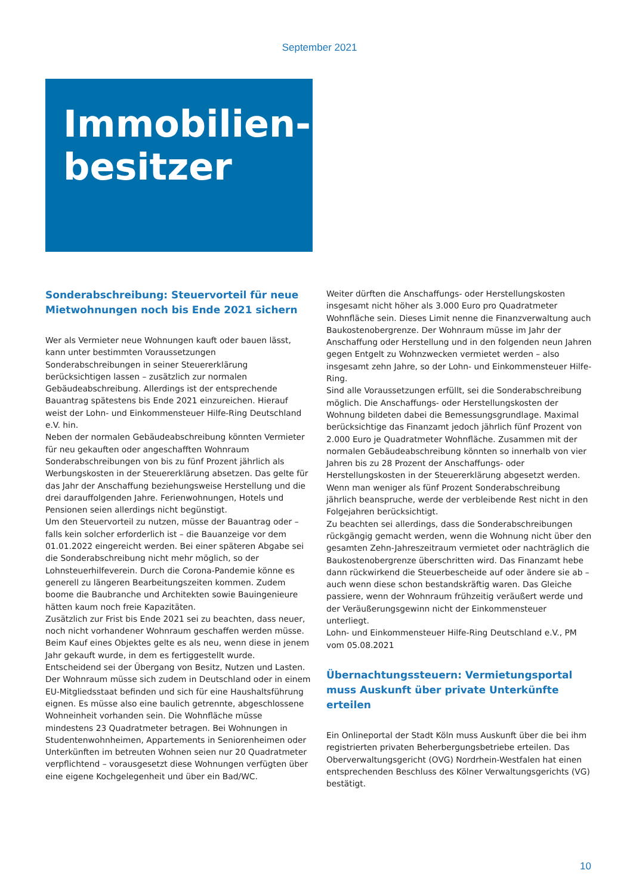September 2021
Immobilien-
besitzer
Sonderabschreibung: Steuervorteil für neue Mietwohnungen noch bis Ende 2021 sichern
Wer als Vermieter neue Wohnungen kauft oder bauen lässt, kann unter bestimmten Voraussetzungen Sonderabschreibungen in seiner Steuererklärung berücksichtigen lassen – zusätzlich zur normalen Gebäudeabschreibung. Allerdings ist der entsprechende Bauantrag spätestens bis Ende 2021 einzureichen. Hierauf weist der Lohn- und Einkommensteuer Hilfe-Ring Deutschland e.V. hin.
Neben der normalen Gebäudeabschreibung könnten Vermieter für neu gekauften oder angeschafften Wohnraum Sonderabschreibungen von bis zu fünf Prozent jährlich als Werbungskosten in der Steuererklärung absetzen. Das gelte für das Jahr der Anschaffung beziehungsweise Herstellung und die drei darauffolgenden Jahre. Ferienwohnungen, Hotels und Pensionen seien allerdings nicht begünstigt.
Um den Steuervorteil zu nutzen, müsse der Bauantrag oder – falls kein solcher erforderlich ist – die Bauanzeige vor dem 01.01.2022 eingereicht werden. Bei einer späteren Abgabe sei die Sonderabschreibung nicht mehr möglich, so der Lohnsteuerhilfeverein. Durch die Corona-Pandemie könne es generell zu längeren Bearbeitungszeiten kommen. Zudem boome die Baubranche und Architekten sowie Bauingenieure hätten kaum noch freie Kapazitäten.
Zusätzlich zur Frist bis Ende 2021 sei zu beachten, dass neuer, noch nicht vorhandener Wohnraum geschaffen werden müsse. Beim Kauf eines Objektes gelte es als neu, wenn diese in jenem Jahr gekauft wurde, in dem es fertiggestellt wurde. Entscheidend sei der Übergang von Besitz, Nutzen und Lasten. Der Wohnraum müsse sich zudem in Deutschland oder in einem EU-Mitgliedsstaat befinden und sich für eine Haushaltsführung eignen. Es müsse also eine baulich getrennte, abgeschlossene Wohneinheit vorhanden sein. Die Wohnfläche müsse mindestens 23 Quadratmeter betragen. Bei Wohnungen in Studentenwohnheimen, Appartements in Seniorenheimen oder Unterkünften im betreuten Wohnen seien nur 20 Quadratmeter verpflichtend – vorausgesetzt diese Wohnungen verfügten über eine eigene Kochgelegenheit und über ein Bad/WC.
Weiter dürften die Anschaffungs- oder Herstellungskosten insgesamt nicht höher als 3.000 Euro pro Quadratmeter Wohnfläche sein. Dieses Limit nenne die Finanzverwaltung auch Baukostenobergrenze. Der Wohnraum müsse im Jahr der Anschaffung oder Herstellung und in den folgenden neun Jahren gegen Entgelt zu Wohnzwecken vermietet werden – also insgesamt zehn Jahre, so der Lohn- und Einkommensteuer Hilfe-Ring.
Sind alle Voraussetzungen erfüllt, sei die Sonderabschreibung möglich. Die Anschaffungs- oder Herstellungskosten der Wohnung bildeten dabei die Bemessungsgrundlage. Maximal berücksichtige das Finanzamt jedoch jährlich fünf Prozent von 2.000 Euro je Quadratmeter Wohnfläche. Zusammen mit der normalen Gebäudeabschreibung könnten so innerhalb von vier Jahren bis zu 28 Prozent der Anschaffungs- oder Herstellungskosten in der Steuererklärung abgesetzt werden. Wenn man weniger als fünf Prozent Sonderabschreibung jährlich beanspruche, werde der verbleibende Rest nicht in den Folgejahren berücksichtigt.
Zu beachten sei allerdings, dass die Sonderabschreibungen rückgängig gemacht werden, wenn die Wohnung nicht über den gesamten Zehn-Jahreszeitraum vermietet oder nachträglich die Baukostenobergrenze überschritten wird. Das Finanzamt hebe dann rückwirkend die Steuerbescheide auf oder ändere sie ab – auch wenn diese schon bestandskräftig waren. Das Gleiche passiere, wenn der Wohnraum frühzeitig veräußert werde und der Veräußerungsgewinn nicht der Einkommensteuer unterliegt.
Lohn- und Einkommensteuer Hilfe-Ring Deutschland e.V., PM vom 05.08.2021
Übernachtungssteuern: Vermietungsportal muss Auskunft über private Unterkünfte erteilen
Ein Onlineportal der Stadt Köln muss Auskunft über die bei ihm registrierten privaten Beherbergungsbetriebe erteilen. Das Oberverwaltungsgericht (OVG) Nordrhein-Westfalen hat einen entsprechenden Beschluss des Kölner Verwaltungsgerichts (VG) bestätigt.
10